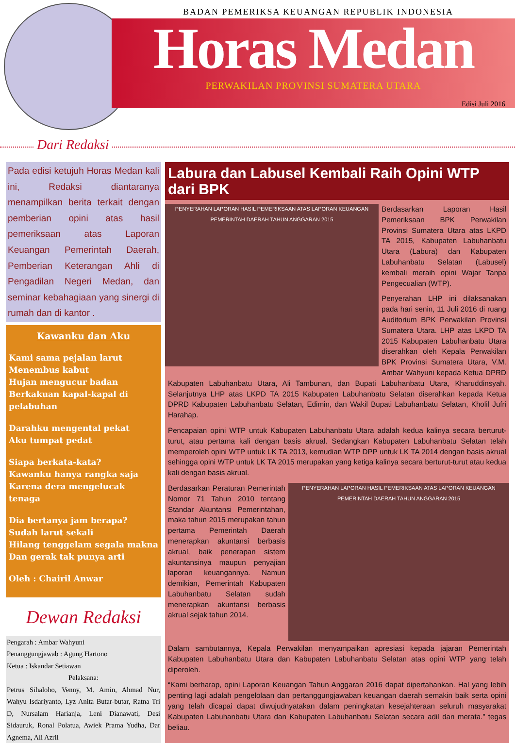BADAN PEMERIKSA KEUANGAN REPUBLIK INDONESIA
Horas Medan
PERWAKILAN PROVINSI SUMATERA UTARA
Edisi Juli 2016
Dari Redaksi
Pada edisi ketujuh Horas Medan kali ini, Redaksi diantaranya menampilkan berita terkait dengan pemberian opini atas hasil pemeriksaan atas Laporan Keuangan Pemerintah Daerah, Pemberian Keterangan Ahli di Pengadilan Negeri Medan, dan seminar kebahagiaan yang sinergi di rumah dan di kantor .
Kawanku dan Aku
Kami sama pejalan larut
Menembus kabut
Hujan mengucur badan
Berkakuan kapal-kapal di pelabuhan
Darahku mengental pekat
Aku tumpat pedat
Siapa berkata-kata?
Kawanku hanya rangka saja
Karena dera mengelucak tenaga
Dia bertanya jam berapa?
Sudah larut sekali
Hilang tenggelam segala makna
Dan gerak tak punya arti
Oleh : Chairil Anwar
Dewan Redaksi
Pengarah : Ambar Wahyuni
Penanggungjawab : Agung Hartono
Ketua : Iskandar Setiawan
Pelaksana:
Petrus Sihaloho, Venny, M. Amin, Ahmad Nur, Wahyu Isdariyanto, Lyz Anita Butar-butar, Ratna Tri D, Nursalam Harianja, Leni Dianawati, Desi Sidauruk, Ronal Polatua, Awiek Prama Yudha, Dar Agnema, Ali Azril
Labura dan Labusel Kembali Raih Opini WTP dari BPK
PENYERAHAN LAPORAN HASIL PEMERIKSAAN ATAS LAPORAN KEUANGAN PEMERINTAH DAERAH TAHUN ANGGARAN 2015
Berdasarkan Laporan Hasil Pemeriksaan BPK Perwakilan Provinsi Sumatera Utara atas LKPD TA 2015, Kabupaten Labuhanbatu Utara (Labura) dan Kabupaten Labuhanbatu Selatan (Labusel) kembali meraih opini Wajar Tanpa Pengecualian (WTP).
Penyerahan LHP ini dilaksanakan pada hari senin, 11 Juli 2016 di ruang Auditorium BPK Perwakilan Provinsi Sumatera Utara. LHP atas LKPD TA 2015 Kabupaten Labuhanbatu Utara diserahkan oleh Kepala Perwakilan BPK Provinsi Sumatera Utara, V.M. Ambar Wahyuni kepada Ketua DPRD Kabupaten Labuhanbatu Utara, Ali Tambunan, dan Bupati Labuhanbatu Utara, Kharuddinsyah. Selanjutnya LHP atas LKPD TA 2015 Kabupaten Labuhanbatu Selatan diserahkan kepada Ketua DPRD Kabupaten Labuhanbatu Selatan, Edimin, dan Wakil Bupati Labuhanbatu Selatan, Kholil Jufri Harahap.
Pencapaian opini WTP untuk Kabupaten Labuhanbatu Utara adalah kedua kalinya secara berturut-turut, atau pertama kali dengan basis akrual. Sedangkan Kabupaten Labuhanbatu Selatan telah memperoleh opini WTP untuk LK TA 2013, kemudian WTP DPP untuk LK TA 2014 dengan basis akrual sehingga opini WTP untuk LK TA 2015 merupakan yang ketiga kalinya secara berturut-turut atau kedua kali dengan basis akrual.
PENYERAHAN LAPORAN HASIL PEMERIKSAAN ATAS LAPORAN KEUANGAN PEMERINTAH DAERAH TAHUN ANGGARAN 2015
Berdasarkan Peraturan Pemerintah Nomor 71 Tahun 2010 tentang Standar Akuntansi Pemerintahan, maka tahun 2015 merupakan tahun pertama Pemerintah Daerah menerapkan akuntansi berbasis akrual, baik penerapan sistem akuntansinya maupun penyajian laporan keuangannya. Namun demikian, Pemerintah Kabupaten Labuhanbatu Selatan sudah menerapkan akuntansi berbasis akrual sejak tahun 2014.
Dalam sambutannya, Kepala Perwakilan menyampaikan apresiasi kepada jajaran Pemerintah Kabupaten Labuhanbatu Utara dan Kabupaten Labuhanbatu Selatan atas opini WTP yang telah diperoleh.
“Kami berharap, opini Laporan Keuangan Tahun Anggaran 2016 dapat dipertahankan. Hal yang lebih penting lagi adalah pengelolaan dan pertanggungjawaban keuangan daerah semakin baik serta opini yang telah dicapai dapat diwujudnyatakan dalam peningkatan kesejahteraan seluruh masyarakat Kabupaten Labuhanbatu Utara dan Kabupaten Labuhanbatu Selatan secara adil dan merata.” tegas beliau.